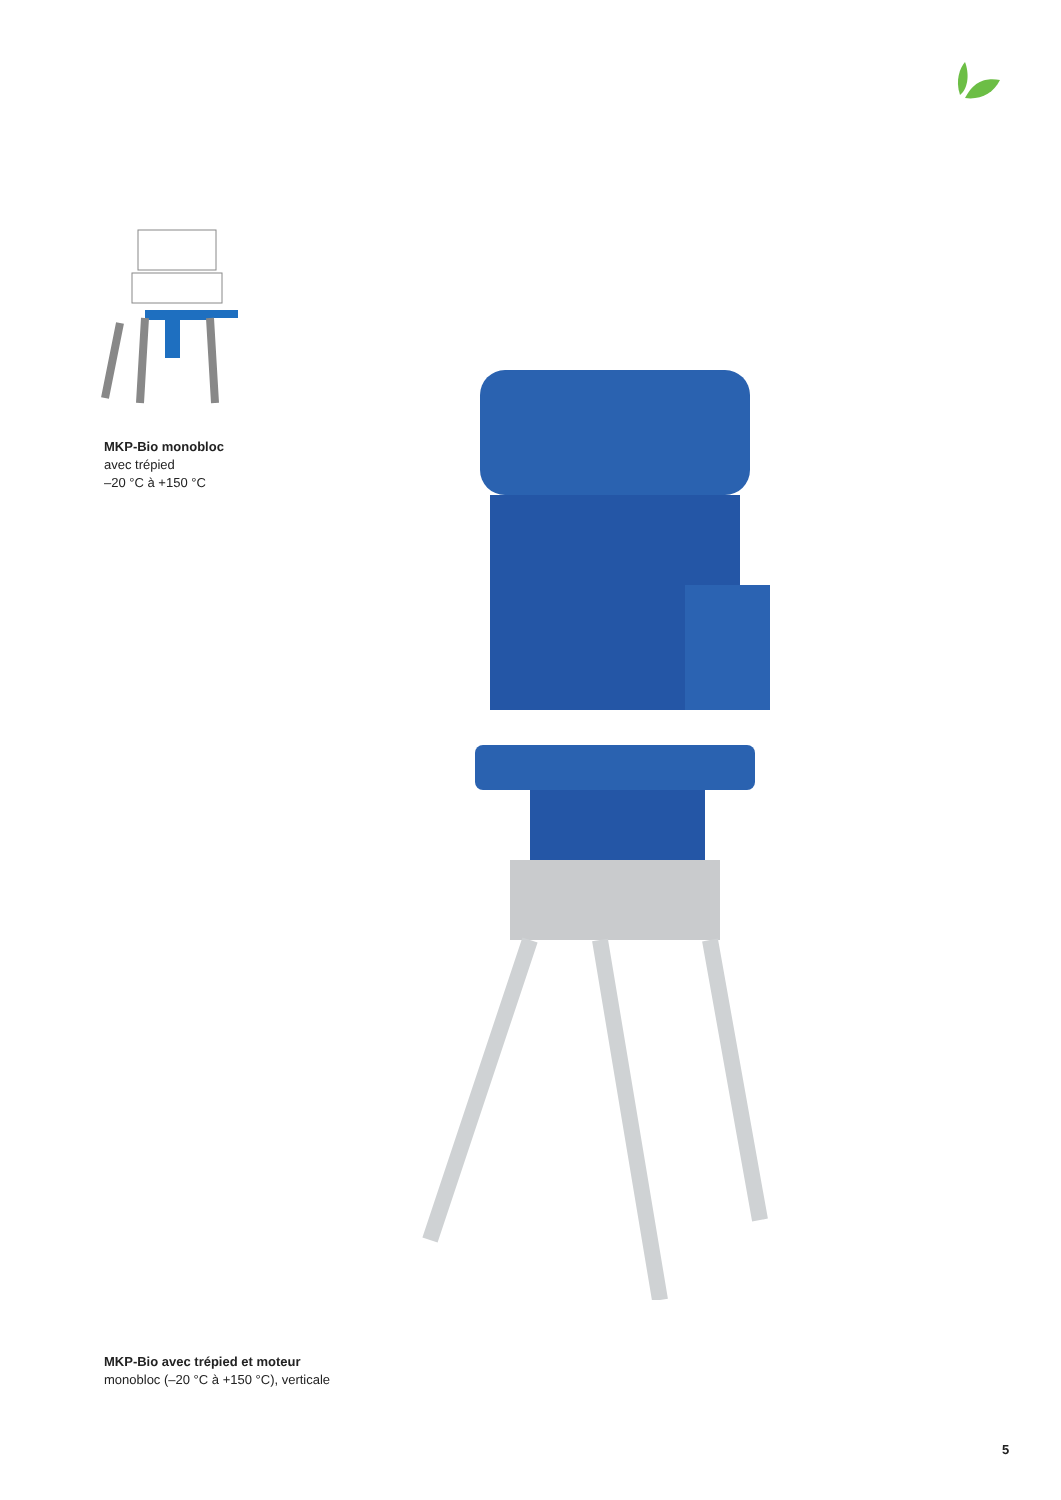MKP-Bio monobloc
avec trépied
–20 °C à +150 °C
MKP-Bio avec trépied et moteur
monobloc (–20 °C à +150 °C), verticale
5